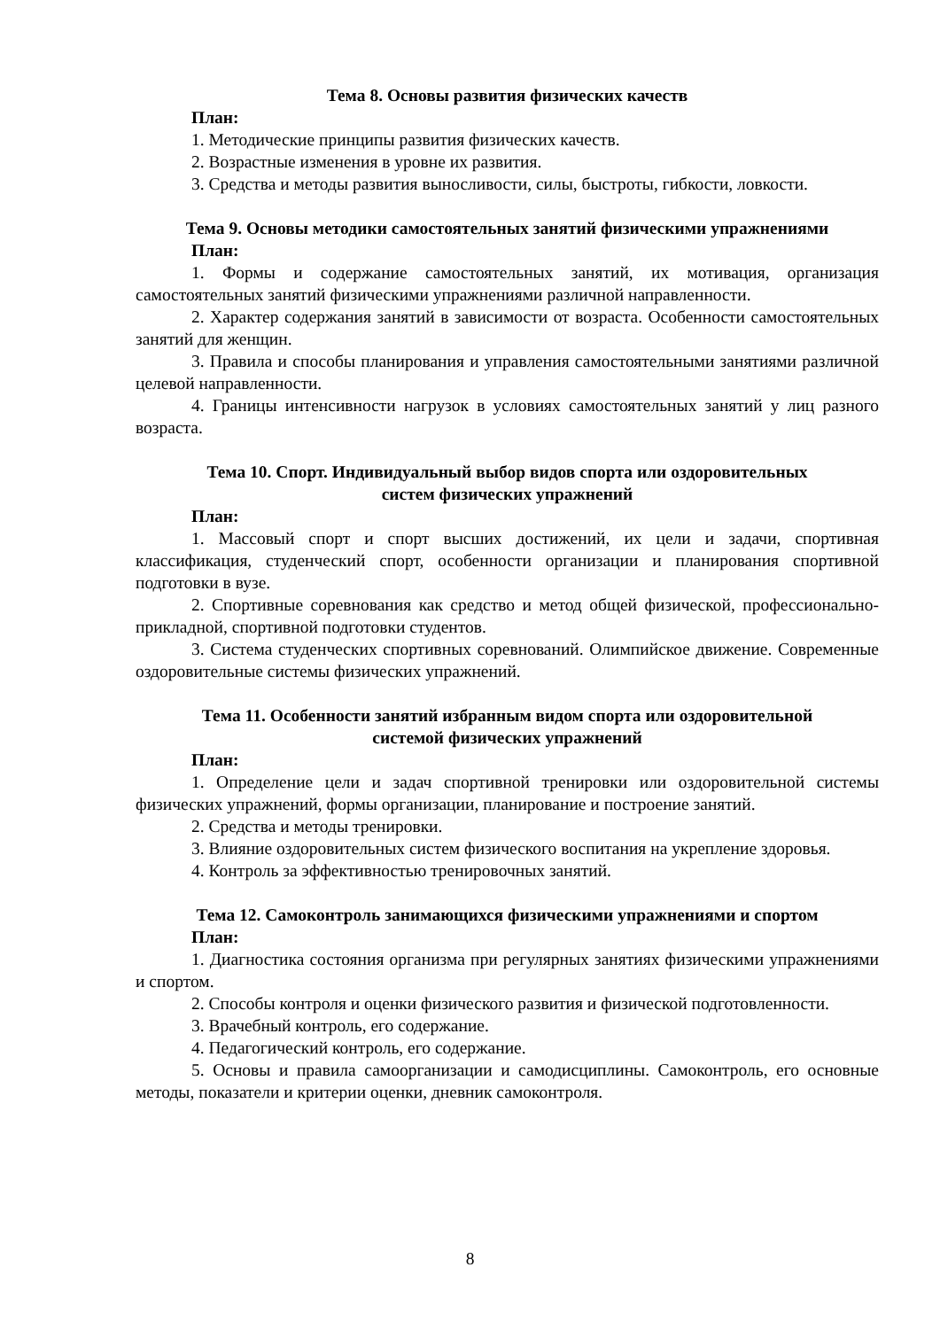Тема 8. Основы развития физических качеств
План:
1. Методические принципы развития физических качеств.
2. Возрастные изменения в уровне их развития.
3. Средства и методы развития выносливости, силы, быстроты, гибкости, ловкости.
Тема 9. Основы методики самостоятельных занятий физическими упражнениями
План:
1. Формы и содержание самостоятельных занятий, их мотивация, организация самостоятельных занятий физическими упражнениями различной направленности.
2. Характер содержания занятий в зависимости от возраста. Особенности самостоятельных занятий для женщин.
3. Правила и способы планирования и управления самостоятельными занятиями различной целевой направленности.
4. Границы интенсивности нагрузок в условиях самостоятельных занятий у лиц разного возраста.
Тема 10. Спорт. Индивидуальный выбор видов спорта или оздоровительных
систем физических упражнений
План:
1. Массовый спорт и спорт высших достижений, их цели и задачи, спортивная классификация, студенческий спорт, особенности организации и планирования спортивной подготовки в вузе.
2. Спортивные соревнования как средство и метод общей физической, профессионально-прикладной, спортивной подготовки студентов.
3. Система студенческих спортивных соревнований. Олимпийское движение. Современные оздоровительные системы физических упражнений.
Тема 11. Особенности занятий избранным видом спорта или оздоровительной
системой физических упражнений
План:
1. Определение цели и задач спортивной тренировки или оздоровительной системы физических упражнений, формы организации, планирование и построение занятий.
2. Средства и методы тренировки.
3. Влияние оздоровительных систем физического воспитания на укрепление здоровья.
4. Контроль за эффективностью тренировочных занятий.
Тема 12. Самоконтроль занимающихся физическими упражнениями и спортом
План:
1. Диагностика состояния организма при регулярных занятиях физическими упражнениями и спортом.
2. Способы контроля и оценки физического развития и физической подготовленности.
3. Врачебный контроль, его содержание.
4. Педагогический контроль, его содержание.
5. Основы и правила самоорганизации и самодисциплины. Самоконтроль, его основные методы, показатели и критерии оценки, дневник самоконтроля.
8